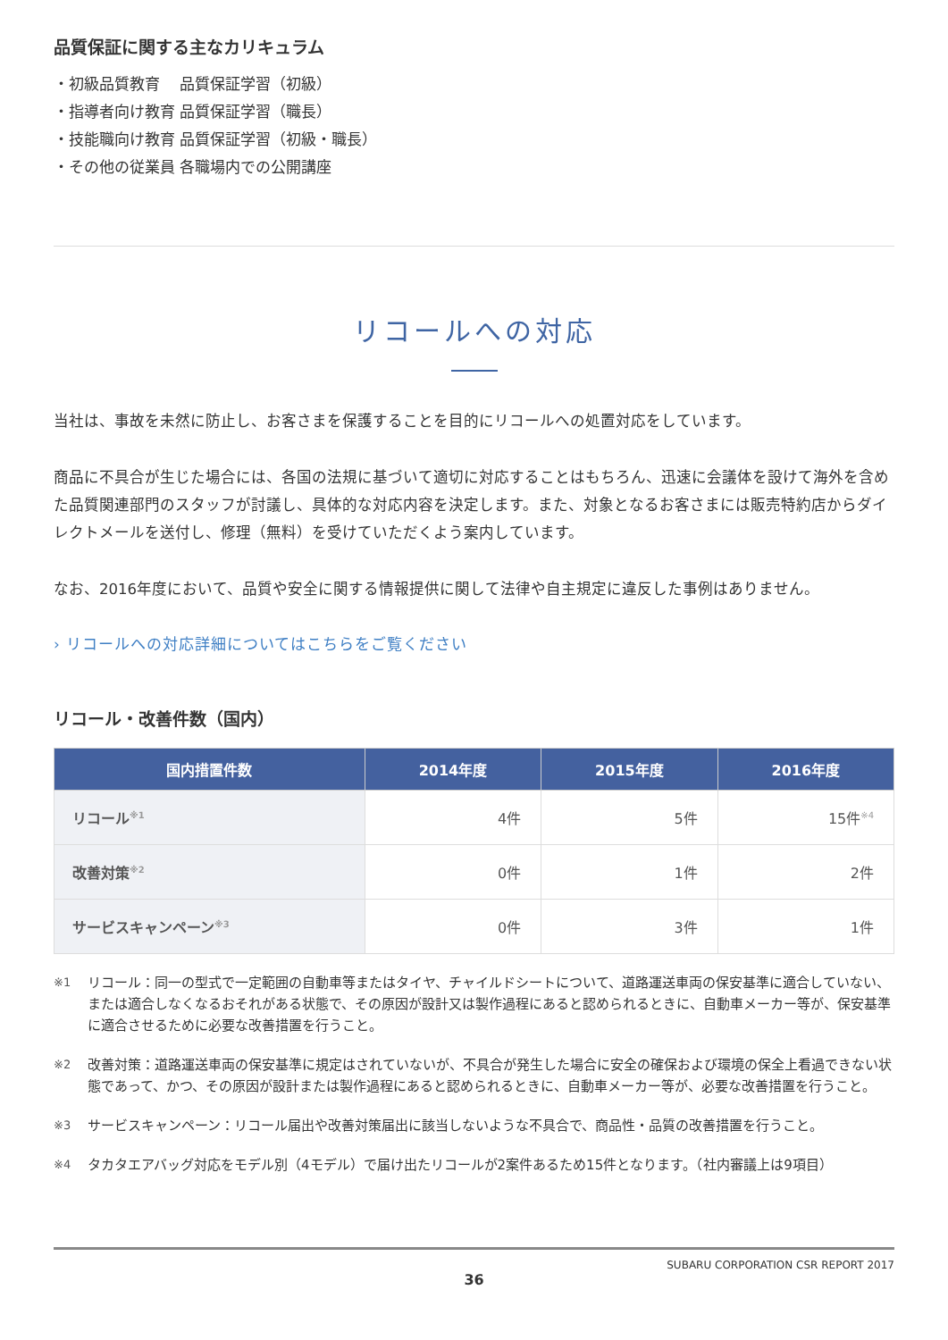品質保証に関する主なカリキュラム
・初級品質教育　 品質保証学習（初級）
・指導者向け教育 品質保証学習（職長）
・技能職向け教育 品質保証学習（初級・職長）
・その他の従業員 各職場内での公開講座
リコールへの対応
当社は、事故を未然に防止し、お客さまを保護することを目的にリコールへの処置対応をしています。
商品に不具合が生じた場合には、各国の法規に基づいて適切に対応することはもちろん、迅速に会議体を設けて海外を含めた品質関連部門のスタッフが討議し、具体的な対応内容を決定します。また、対象となるお客さまには販売特約店からダイレクトメールを送付し、修理（無料）を受けていただくよう案内しています。
なお、2016年度において、品質や安全に関する情報提供に関して法律や自主規定に違反した事例はありません。
› リコールへの対応詳細についてはこちらをご覧ください
リコール・改善件数（国内）
| 国内措置件数 | 2014年度 | 2015年度 | 2016年度 |
| --- | --- | --- | --- |
| リコール<sup>※1</sup> | 4件 | 5件 | 15件<sup>※4</sup> |
| 改善対策<sup>※2</sup> | 0件 | 1件 | 2件 |
| サービスキャンペーン<sup>※3</sup> | 0件 | 3件 | 1件 |
※1
リコール：同一の型式で一定範囲の自動車等またはタイヤ、チャイルドシートについて、道路運送車両の保安基準に適合していない、または適合しなくなるおそれがある状態で、その原因が設計又は製作過程にあると認められるときに、自動車メーカー等が、保安基準に適合させるために必要な改善措置を行うこと。
※2
改善対策：道路運送車両の保安基準に規定はされていないが、不具合が発生した場合に安全の確保および環境の保全上看過できない状態であって、かつ、その原因が設計または製作過程にあると認められるときに、自動車メーカー等が、必要な改善措置を行うこと。
※3
サービスキャンペーン：リコール届出や改善対策届出に該当しないような不具合で、商品性・品質の改善措置を行うこと。
※4
タカタエアバッグ対応をモデル別（4モデル）で届け出たリコールが2案件あるため15件となります。（社内審議上は9項目）
36
SUBARU CORPORATION CSR REPORT 2017